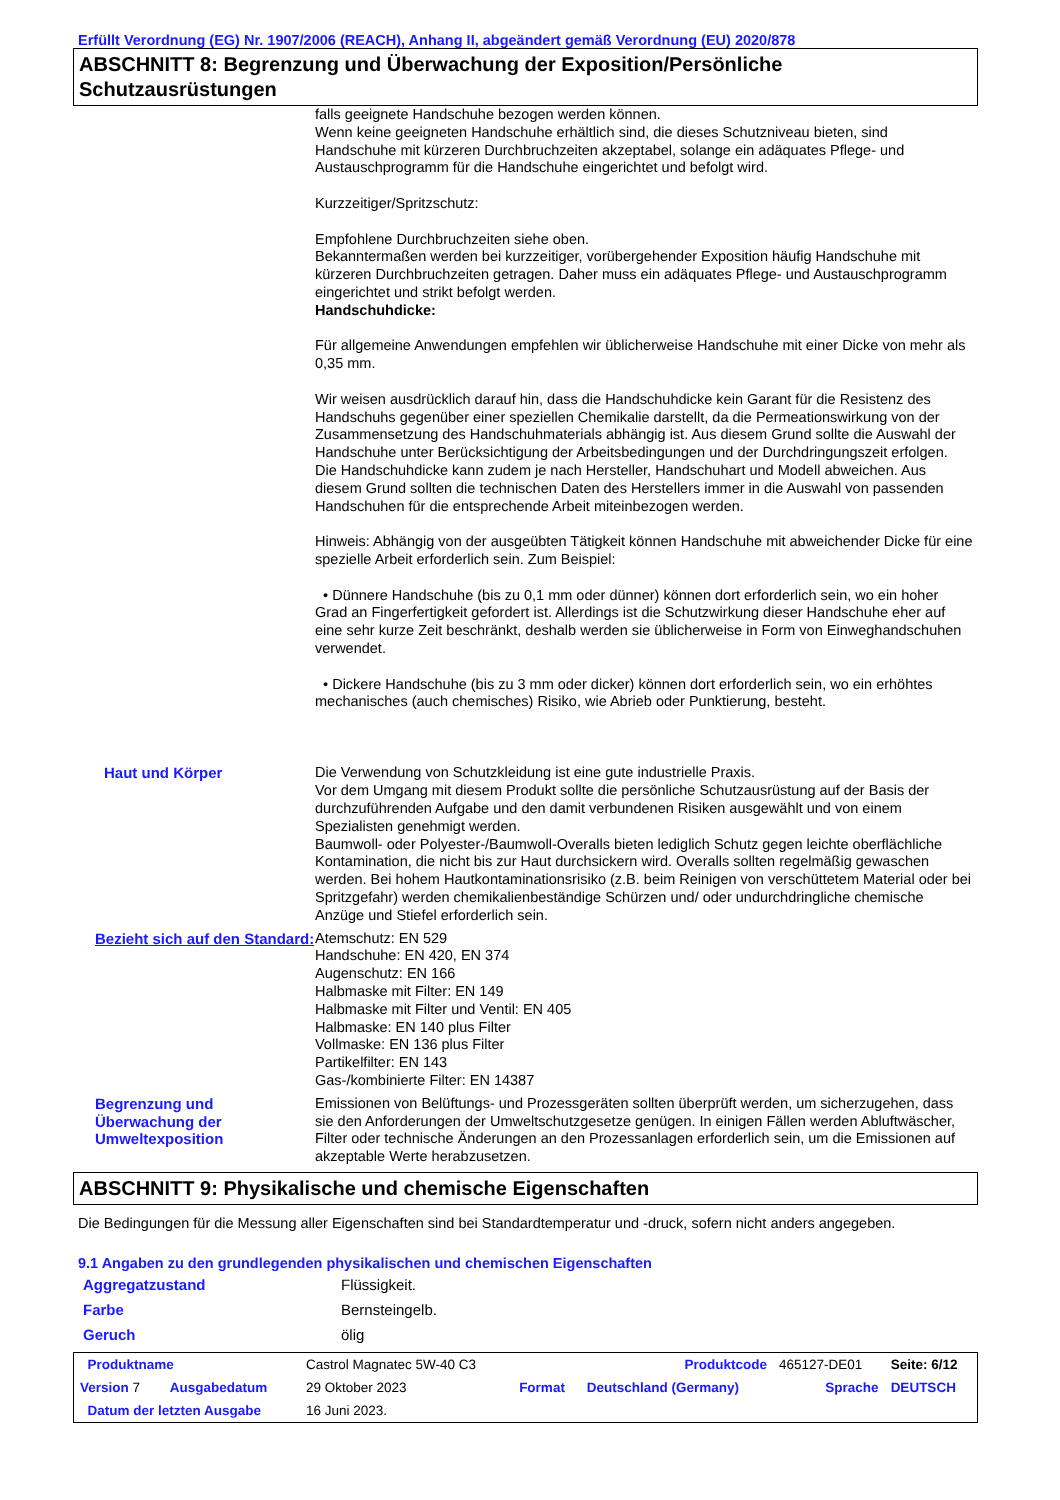Erfüllt Verordnung (EG) Nr. 1907/2006 (REACH), Anhang II, abgeändert gemäß Verordnung (EU) 2020/878
ABSCHNITT 8: Begrenzung und Überwachung der Exposition/Persönliche Schutzausrüstungen
falls geeignete Handschuhe bezogen werden können.
Wenn keine geeigneten Handschuhe erhältlich sind, die dieses Schutzniveau bieten, sind Handschuhe mit kürzeren Durchbruchzeiten akzeptabel, solange ein adäquates Pflege- und Austauschprogramm für die Handschuhe eingerichtet und befolgt wird.
Kurzzeitiger/Spritzschutz:
Empfohlene Durchbruchzeiten siehe oben.
Bekanntermaßen werden bei kurzzeitiger, vorübergehender Exposition häufig Handschuhe mit kürzeren Durchbruchzeiten getragen. Daher muss ein adäquates Pflege- und Austauschprogramm eingerichtet und strikt befolgt werden.
Handschuhdicke:
Für allgemeine Anwendungen empfehlen wir üblicherweise Handschuhe mit einer Dicke von mehr als 0,35 mm.
Wir weisen ausdrücklich darauf hin, dass die Handschuhdicke kein Garant für die Resistenz des Handschuhs gegenüber einer speziellen Chemikalie darstellt, da die Permeationswirkung von der Zusammensetzung des Handschuhmaterials abhängig ist. Aus diesem Grund sollte die Auswahl der Handschuhe unter Berücksichtigung der Arbeitsbedingungen und der Durchdringungszeit erfolgen.
Die Handschuhdicke kann zudem je nach Hersteller, Handschuhart und Modell abweichen. Aus diesem Grund sollten die technischen Daten des Herstellers immer in die Auswahl von passenden Handschuhen für die entsprechende Arbeit miteinbezogen werden.
Hinweis: Abhängig von der ausgeübten Tätigkeit können Handschuhe mit abweichender Dicke für eine spezielle Arbeit erforderlich sein. Zum Beispiel:
• Dünnere Handschuhe (bis zu 0,1 mm oder dünner) können dort erforderlich sein, wo ein hoher Grad an Fingerfertigkeit gefordert ist. Allerdings ist die Schutzwirkung dieser Handschuhe eher auf eine sehr kurze Zeit beschränkt, deshalb werden sie üblicherweise in Form von Einweghandschuhen verwendet.
• Dickere Handschuhe (bis zu 3 mm oder dicker) können dort erforderlich sein, wo ein erhöhtes mechanisches (auch chemisches) Risiko, wie Abrieb oder Punktierung, besteht.
Haut und Körper Die Verwendung von Schutzkleidung ist eine gute industrielle Praxis.
Vor dem Umgang mit diesem Produkt sollte die persönliche Schutzausrüstung auf der Basis der durchzuführenden Aufgabe und den damit verbundenen Risiken ausgewählt und von einem Spezialisten genehmigt werden.
Baumwoll- oder Polyester-/Baumwoll-Overalls bieten lediglich Schutz gegen leichte oberflächliche Kontamination, die nicht bis zur Haut durchsickern wird. Overalls sollten regelmäßig gewaschen werden. Bei hohem Hautkontaminationsrisiko (z.B. beim Reinigen von verschüttetem Material oder bei Spritzgefahr) werden chemikalienbeständige Schürzen und/ oder undurchdringliche chemische Anzüge und Stiefel erforderlich sein.
Bezieht sich auf den Standard:
Atemschutz: EN 529
Handschuhe: EN 420, EN 374
Augenschutz: EN 166
Halbmaske mit Filter: EN 149
Halbmaske mit Filter und Ventil: EN 405
Halbmaske: EN 140 plus Filter
Vollmaske: EN 136 plus Filter
Partikelfilter: EN 143
Gas-/kombinierte Filter: EN 14387
Begrenzung und Überwachung der Umweltexposition
Emissionen von Belüftungs- und Prozessgeräten sollten überprüft werden, um sicherzugehen, dass sie den Anforderungen der Umweltschutzgesetze genügen. In einigen Fällen werden Abluftwäscher, Filter oder technische Änderungen an den Prozessanlagen erforderlich sein, um die Emissionen auf akzeptable Werte herabzusetzen.
ABSCHNITT 9: Physikalische und chemische Eigenschaften
Die Bedingungen für die Messung aller Eigenschaften sind bei Standardtemperatur und -druck, sofern nicht anders angegeben.
9.1 Angaben zu den grundlegenden physikalischen und chemischen Eigenschaften
| Aggregatzustand | Flüssigkeit. |
| Farbe | Bernsteingelb. |
| Geruch | ölig |
| Produktname | | Castrol Magnatec 5W-40 C3 | | Produktcode | | 465127-DE01 | Seite: 6/12 |
| Version 7 | Ausgabedatum | 29 Oktober 2023 | | Format | Deutschland (Germany) | Sprache | DEUTSCH |
| Datum der letzten Ausgabe | | 16 Juni 2023. | | | | | |